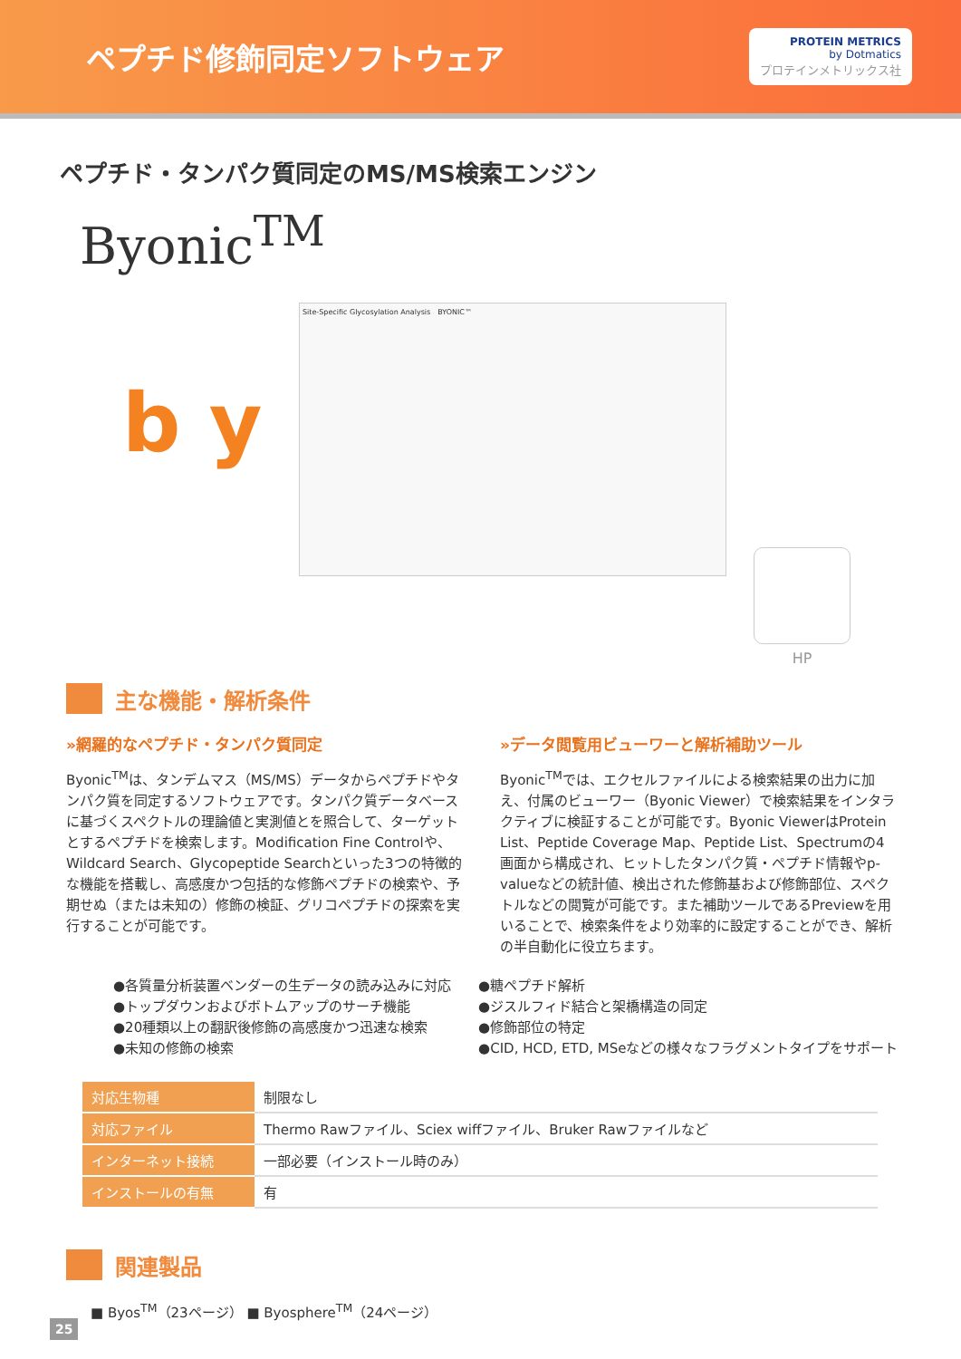ペプチド修飾同定ソフトウェア
PROTEIN METRICS
by Dotmatics
プロテインメトリックス社
ペプチド・タンパク質同定のMS/MS検索エンジン
Byonic<sup>TM</sup>
b y
Site-Specific Glycosylation Analysis　BYONIC™
HP
主な機能・解析条件
»網羅的なペプチド・タンパク質同定
Byonic<sup>TM</sup>は、タンデムマス（MS/MS）データからペプチドやタンパク質を同定するソフトウェアです。タンパク質データベースに基づくスペクトルの理論値と実測値とを照合して、ターゲットとするペプチドを検索します。Modification Fine Controlや、Wildcard Search、Glycopeptide Searchといった3つの特徴的な機能を搭載し、高感度かつ包括的な修飾ペプチドの検索や、予期せぬ（または未知の）修飾の検証、グリコペプチドの探索を実行することが可能です。
»データ閲覧用ビューワーと解析補助ツール
Byonic<sup>TM</sup>では、エクセルファイルによる検索結果の出力に加え、付属のビューワー（Byonic Viewer）で検索結果をインタラクティブに検証することが可能です。Byonic ViewerはProtein List、Peptide Coverage Map、Peptide List、Spectrumの4画面から構成され、ヒットしたタンパク質・ペプチド情報やp-valueなどの統計値、検出された修飾基および修飾部位、スペクトルなどの閲覧が可能です。また補助ツールであるPreviewを用いることで、検索条件をより効率的に設定することができ、解析の半自動化に役立ちます。
●各質量分析装置ベンダーの生データの読み込みに対応
●トップダウンおよびボトムアップのサーチ機能
●20種類以上の翻訳後修飾の高感度かつ迅速な検索
●未知の修飾の検索
●糖ペプチド解析
●ジスルフィド結合と架橋構造の同定
●修飾部位の特定
●CID, HCD, ETD, MSeなどの様々なフラグメントタイプをサポート
| 対応生物種 | 制限なし |
| 対応ファイル | Thermo Rawファイル、Sciex wiffファイル、Bruker Rawファイルなど |
| インターネット接続 | 一部必要（インストール時のみ） |
| インストールの有無 | 有 |
関連製品
■ Byos<sup>TM</sup>（23ページ） ■ Byosphere<sup>TM</sup>（24ページ）
25